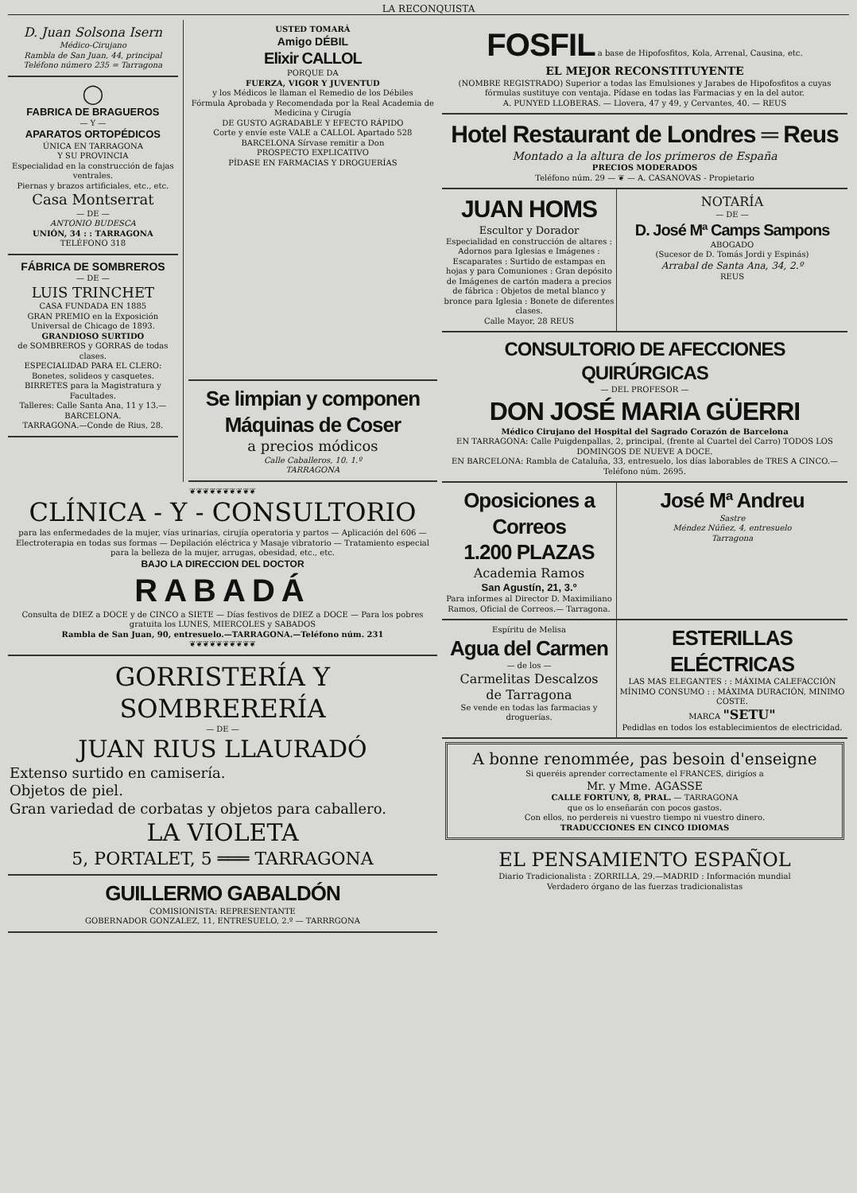LA RECONQUISTA
D. Juan Solsona Isern
Médico-Cirujano
Rambla de San Juan, 44, principal
Teléfono número 235 = Tarragona
◯
FABRICA DE BRAGUEROS
— Y —
APARATOS ORTOPÉDICOS
ÚNICA EN TARRAGONA
Y SU PROVINCIA
Especialidad en la construcción de fajas ventrales.
Piernas y brazos artificiales, etc., etc.
Casa Montserrat
— DE —
ANTONIO BUDESCA
UNIÓN, 34 : : TARRAGONA
TELÉFONO 318
FÁBRICA DE SOMBREROS
— DE —
LUIS TRINCHET
CASA FUNDADA EN 1885
GRAN PREMIO en la Exposición Universal de Chicago de 1893.
GRANDIOSO SURTIDO
de SOMBREROS y GORRAS de todas clases.
ESPECIALIDAD PARA EL CLERO: Bonetes, solideos y casquetes.
BIRRETES para la Magistratura y Facultades.
Talleres: Calle Santa Ana, 11 y 13.— BARCELONA.
TARRAGONA.—Conde de Rius, 28.
USTED TOMARÁ
Amigo DÉBIL
Elixir CALLOL
PORQUE DA
FUERZA, VIGOR Y JUVENTUD
y los Médicos le llaman el Remedio de los Débiles
Fórmula Aprobada y Recomendada por la Real Academia de Medicina y Cirugía
DE GUSTO AGRADABLE Y EFECTO RÁPIDO
Corte y envíe este VALE a CALLOL Apartado 528 BARCELONA Sírvase remitir a Don
PROSPECTO EXPLICATIVO
PÍDASE EN FARMACIAS Y DROGUERÍAS
Se limpian y componen
Máquinas de Coser
a precios módicos
Calle Caballeros, 10. 1.º
TARRAGONA
❦❦❦❦❦❦❦❦❦❦
CLÍNICA - Y - CONSULTORIO
para las enfermedades de la mujer, vías urinarias, cirujía operatoria y partos — Aplicación del 606 — Electroterapia en todas sus formas — Depilación eléctrica y Masaje vibratorio — Tratamiento especial para la belleza de la mujer, arrugas, obesidad, etc., etc.
BAJO LA DIRECCION DEL DOCTOR
RABADÁ
Consulta de DIEZ a DOCE y de CINCO a SIETE — Días festivos de DIEZ a DOCE — Para los pobres gratuita los LUNES, MIERCOLES y SABADOS
Rambla de San Juan, 90, entresuelo.—TARRAGONA.—Teléfono núm. 231
❦❦❦❦❦❦❦❦❦❦
GORRISTERÍA Y SOMBRERERÍA
— DE —
JUAN RIUS LLAURADÓ
Extenso surtido en camisería.
Objetos de piel.
Gran variedad de corbatas y objetos para caballero.
LA VIOLETA
5, PORTALET, 5 ═══ TARRAGONA
GUILLERMO GABALDÓN
COMISIONISTA: REPRESENTANTE
GOBERNADOR GONZALEZ, 11, ENTRESUELO, 2.º — TARRRGONA
FOSFIL a base de Hipofosfitos, Kola, Arrenal, Causina, etc.
EL MEJOR RECONSTITUYENTE
(NOMBRE REGISTRADO) Superior a todas las Emulsiones y Jarabes de Hipofosfitos a cuyas fórmulas sustituye con ventaja. Pídase en todas las Farmacias y en la del autor.
A. PUNYED LLOBERAS. — Llovera, 47 y 49, y Cervantes, 40. — REUS
Hotel Restaurant de Londres ═ Reus
Montado a la altura de los primeros de España
PRECIOS MODERADOS
Teléfono núm. 29 — ❦ — A. CASANOVAS - Propietario
JUAN HOMS
Escultor y Dorador
Especialidad en construcción de altares : Adornos para Iglesias e Imágenes : Escaparates : Surtido de estampas en hojas y para Comuniones : Gran depósito de Imágenes de cartón madera a precios de fábrica : Objetos de metal blanco y bronce para Iglesia : Bonete de diferentes clases.
Calle Mayor, 28 REUS
NOTARÍA
— DE —
D. José Mª Camps Sampons
ABOGADO
(Sucesor de D. Tomás Jordi y Espinás)
Arrabal de Santa Ana, 34, 2.º
REUS
CONSULTORIO DE AFECCIONES QUIRÚRGICAS
— DEL PROFESOR —
DON JOSÉ MARIA GÜERRI
Médico Cirujano del Hospital del Sagrado Corazón de Barcelona
EN TARRAGONA: Calle Puigdenpallas, 2, principal, (frente al Cuartel del Carro) TODOS LOS DOMINGOS DE NUEVE A DOCE.
EN BARCELONA: Rambla de Cataluña, 33, entresuelo, los días laborables de TRES A CINCO.— Teléfono núm. 2695.
Oposiciones a Correos
1.200 PLAZAS
Academia Ramos
San Agustín, 21, 3.º
Para informes al Director D. Maximiliano Ramos, Oficial de Correos.— Tarragona.
José Mª Andreu
Sastre
Méndez Núñez, 4, entresuelo
Tarragona
Espíritu de Melisa
Agua del Carmen
— de los —
Carmelitas Descalzos
de Tarragona
Se vende en todas las farmacias y droguerías.
ESTERILLAS ELÉCTRICAS
LAS MAS ELEGANTES : : MÁXIMA CALEFACCIÓN MÍNIMO CONSUMO : : MÁXIMA DURACIÓN, MINIMO COSTE.
MARCA "SETU"
Pedidlas en todos los establecimientos de electricidad.
A bonne renommée, pas besoin d'enseigne
Si queréis aprender correctamente el FRANCES, dirigíos a
Mr. y Mme. AGASSE
CALLE FORTUNY, 8, PRAL. — TARRAGONA
que os lo enseñarán con pocos gastos.
Con ellos, no perdereis ni vuestro tiempo ni vuestro dinero.
TRADUCCIONES EN CINCO IDIOMAS
EL PENSAMIENTO ESPAÑOL
Diario Tradicionalista : ZORRILLA, 29.—MADRID : Información mundial
Verdadero órgano de las fuerzas tradicionalistas